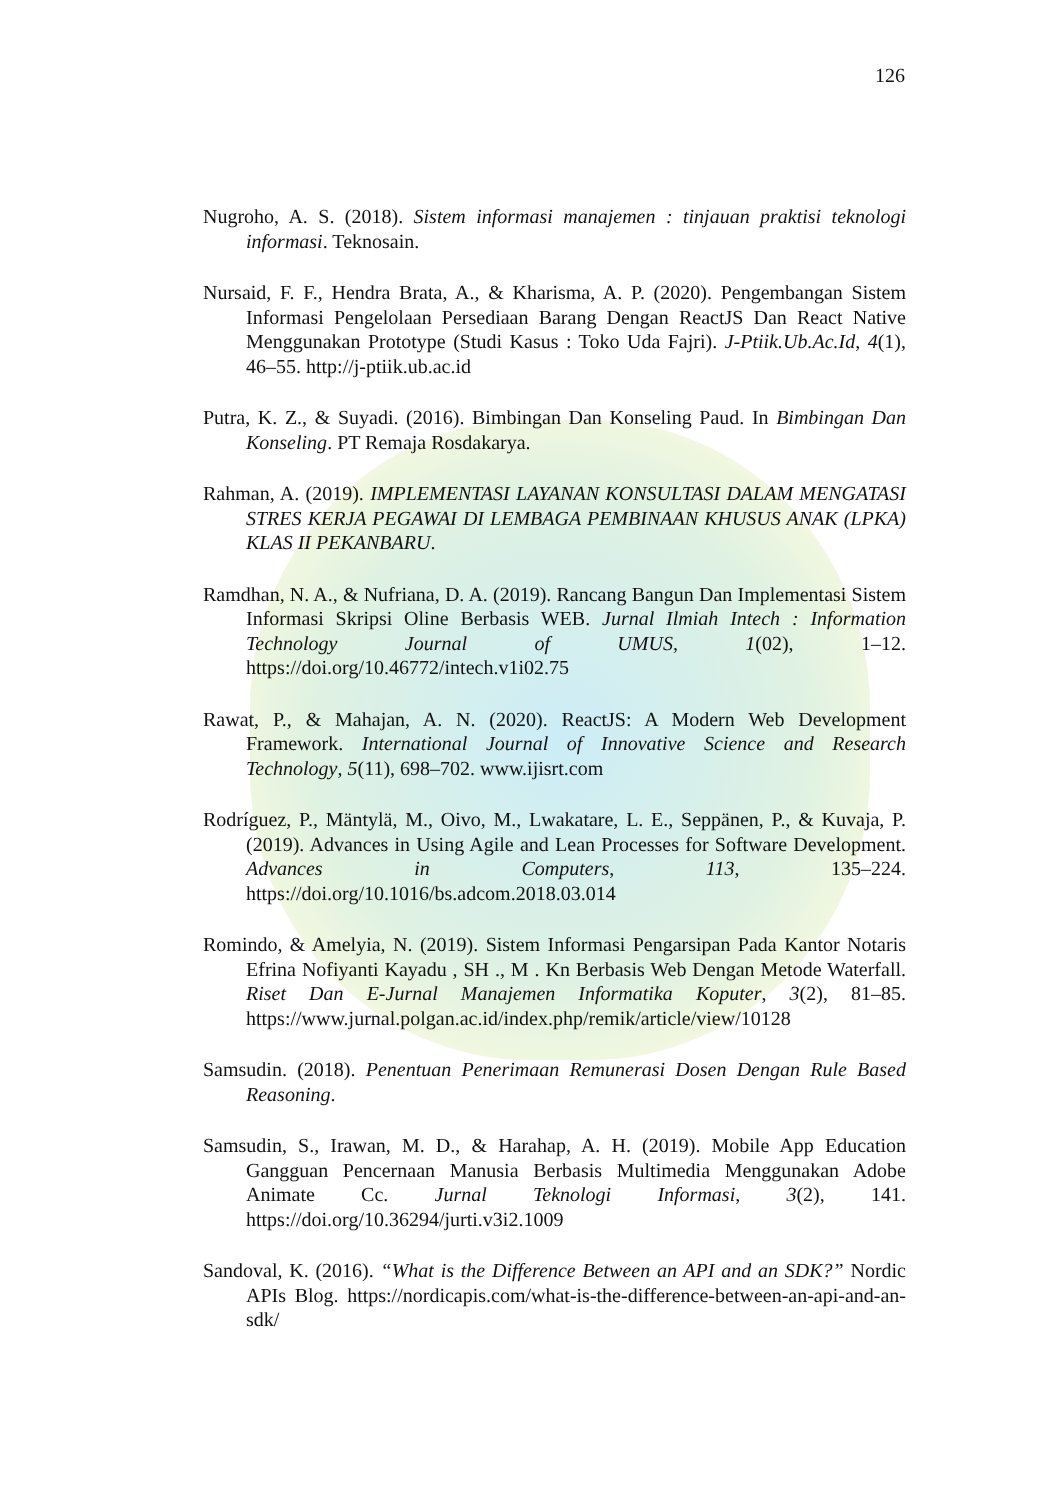126
Nugroho, A. S. (2018). Sistem informasi manajemen : tinjauan praktisi teknologi informasi. Teknosain.
Nursaid, F. F., Hendra Brata, A., & Kharisma, A. P. (2020). Pengembangan Sistem Informasi Pengelolaan Persediaan Barang Dengan ReactJS Dan React Native Menggunakan Prototype (Studi Kasus : Toko Uda Fajri). J-Ptiik.Ub.Ac.Id, 4(1), 46–55. http://j-ptiik.ub.ac.id
Putra, K. Z., & Suyadi. (2016). Bimbingan Dan Konseling Paud. In Bimbingan Dan Konseling. PT Remaja Rosdakarya.
Rahman, A. (2019). IMPLEMENTASI LAYANAN KONSULTASI DALAM MENGATASI STRES KERJA PEGAWAI DI LEMBAGA PEMBINAAN KHUSUS ANAK (LPKA) KLAS II PEKANBARU.
Ramdhan, N. A., & Nufriana, D. A. (2019). Rancang Bangun Dan Implementasi Sistem Informasi Skripsi Oline Berbasis WEB. Jurnal Ilmiah Intech : Information Technology Journal of UMUS, 1(02), 1–12. https://doi.org/10.46772/intech.v1i02.75
Rawat, P., & Mahajan, A. N. (2020). ReactJS: A Modern Web Development Framework. International Journal of Innovative Science and Research Technology, 5(11), 698–702. www.ijisrt.com
Rodríguez, P., Mäntylä, M., Oivo, M., Lwakatare, L. E., Seppänen, P., & Kuvaja, P. (2019). Advances in Using Agile and Lean Processes for Software Development. Advances in Computers, 113, 135–224. https://doi.org/10.1016/bs.adcom.2018.03.014
Romindo, & Amelyia, N. (2019). Sistem Informasi Pengarsipan Pada Kantor Notaris Efrina Nofiyanti Kayadu , SH ., M . Kn Berbasis Web Dengan Metode Waterfall. Riset Dan E-Jurnal Manajemen Informatika Koputer, 3(2), 81–85. https://www.jurnal.polgan.ac.id/index.php/remik/article/view/10128
Samsudin. (2018). Penentuan Penerimaan Remunerasi Dosen Dengan Rule Based Reasoning.
Samsudin, S., Irawan, M. D., & Harahap, A. H. (2019). Mobile App Education Gangguan Pencernaan Manusia Berbasis Multimedia Menggunakan Adobe Animate Cc. Jurnal Teknologi Informasi, 3(2), 141. https://doi.org/10.36294/jurti.v3i2.1009
Sandoval, K. (2016). “What is the Difference Between an API and an SDK?” Nordic APIs Blog. https://nordicapis.com/what-is-the-difference-between-an-api-and-an-sdk/